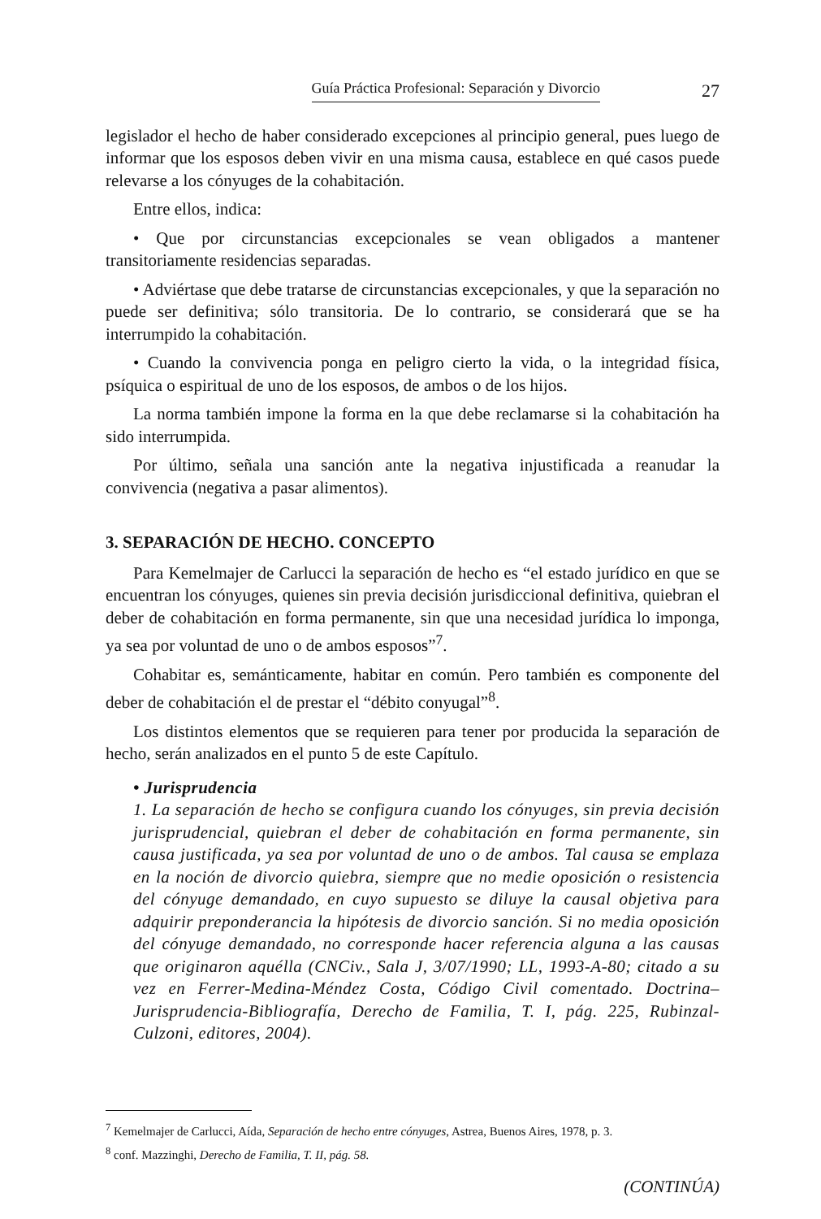Guía Práctica Profesional: Separación y Divorcio 27
legislador el hecho de haber considerado excepciones al principio general, pues luego de informar que los esposos deben vivir en una misma causa, establece en qué casos puede relevarse a los cónyuges de la cohabitación.
Entre ellos, indica:
• Que por circunstancias excepcionales se vean obligados a mantener transitoriamente residencias separadas.
• Adviértase que debe tratarse de circunstancias excepcionales, y que la separación no puede ser definitiva; sólo transitoria. De lo contrario, se considerará que se ha interrumpido la cohabitación.
• Cuando la convivencia ponga en peligro cierto la vida, o la integridad física, psíquica o espiritual de uno de los esposos, de ambos o de los hijos.
La norma también impone la forma en la que debe reclamarse si la cohabitación ha sido interrumpida.
Por último, señala una sanción ante la negativa injustificada a reanudar la convivencia (negativa a pasar alimentos).
3. SEPARACIÓN DE HECHO. CONCEPTO
Para Kemelmajer de Carlucci la separación de hecho es “el estado jurídico en que se encuentran los cónyuges, quienes sin previa decisión jurisdiccional definitiva, quiebran el deber de cohabitación en forma permanente, sin que una necesidad jurídica lo imponga, ya sea por voluntad de uno o de ambos esposos”<sup>7</sup>.
Cohabitar es, semánticamente, habitar en común. Pero también es componente del deber de cohabitación el de prestar el “débito conyugal”<sup>8</sup>.
Los distintos elementos que se requieren para tener por producida la separación de hecho, serán analizados en el punto 5 de este Capítulo.
• Jurisprudencia
1. La separación de hecho se configura cuando los cónyuges, sin previa decisión jurisprudencial, quiebran el deber de cohabitación en forma permanente, sin causa justificada, ya sea por voluntad de uno o de ambos. Tal causa se emplaza en la noción de divorcio quiebra, siempre que no medie oposición o resistencia del cónyuge demandado, en cuyo supuesto se diluye la causal objetiva para adquirir preponderancia la hipótesis de divorcio sanción. Si no media oposición del cónyuge demandado, no corresponde hacer referencia alguna a las causas que originaron aquélla (CNCiv., Sala J, 3/07/1990; LL, 1993-A-80; citado a su vez en Ferrer-Medina-Méndez Costa, Código Civil comentado. Doctrina–Jurisprudencia-Bibliografía, Derecho de Familia, T. I, pág. 225, Rubinzal-Culzoni, editores, 2004).
<sup>7</sup> Kemelmajer de Carlucci, Aída, Separación de hecho entre cónyuges, Astrea, Buenos Aires, 1978, p. 3.
<sup>8</sup> conf. Mazzinghi, Derecho de Familia, T. II, pág. 58.
(CONTINÚA)